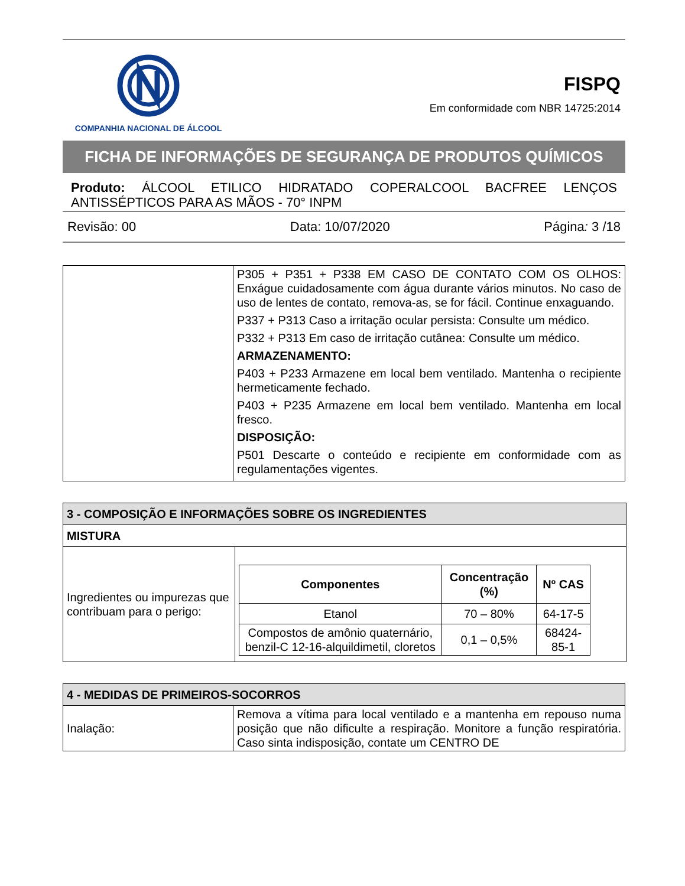COMPANHIA NACIONAL DE ÁLCOOL
FISPQ
Em conformidade com NBR 14725:2014
FICHA DE INFORMAÇÕES DE SEGURANÇA DE PRODUTOS QUÍMICOS
Produto: ÁLCOOL ETILICO HIDRATADO COPERALCOOL BACFREE LENÇOS ANTISSÉPTICOS PARA AS MÃOS - 70° INPM
Revisão: 00 Data: 10/07/2020 Página: 3 /18
| | P305 + P351 + P338 EM CASO DE CONTATO COM OS OLHOS: Enxágue cuidadosamente com água durante vários minutos. No caso de uso de lentes de contato, remova-as, se for fácil. Continue enxaguando. P337 + P313 Caso a irritação ocular persista: Consulte um médico. P332 + P313 Em caso de irritação cutânea: Consulte um médico. ARMAZENAMENTO: P403 + P233 Armazene em local bem ventilado. Mantenha o recipiente hermeticamente fechado. P403 + P235 Armazene em local bem ventilado. Mantenha em local fresco. DISPOSIÇÃO: P501 Descarte o conteúdo e recipiente em conformidade com as regulamentações vigentes. |
| 3 - COMPOSIÇÃO E INFORMAÇÕES SOBRE OS INGREDIENTES | |
| MISTURA | |
| Ingredientes ou impurezas que contribuam para o perigo: | / Componentes / Concentração (%) / Nº CAS / / --- / --- / --- / / Etanol / 70 – 80% / 64-17-5 / / Compostos de amônio quaternário, benzil-C 12-16-alquildimetil, cloretos / 0,1 – 0,5% / 68424-85-1 / |
| 4 - MEDIDAS DE PRIMEIROS-SOCORROS | |
| Inalação: | Remova a vítima para local ventilado e a mantenha em repouso numa posição que não dificulte a respiração. Monitore a função respiratória. Caso sinta indisposição, contate um CENTRO DE |